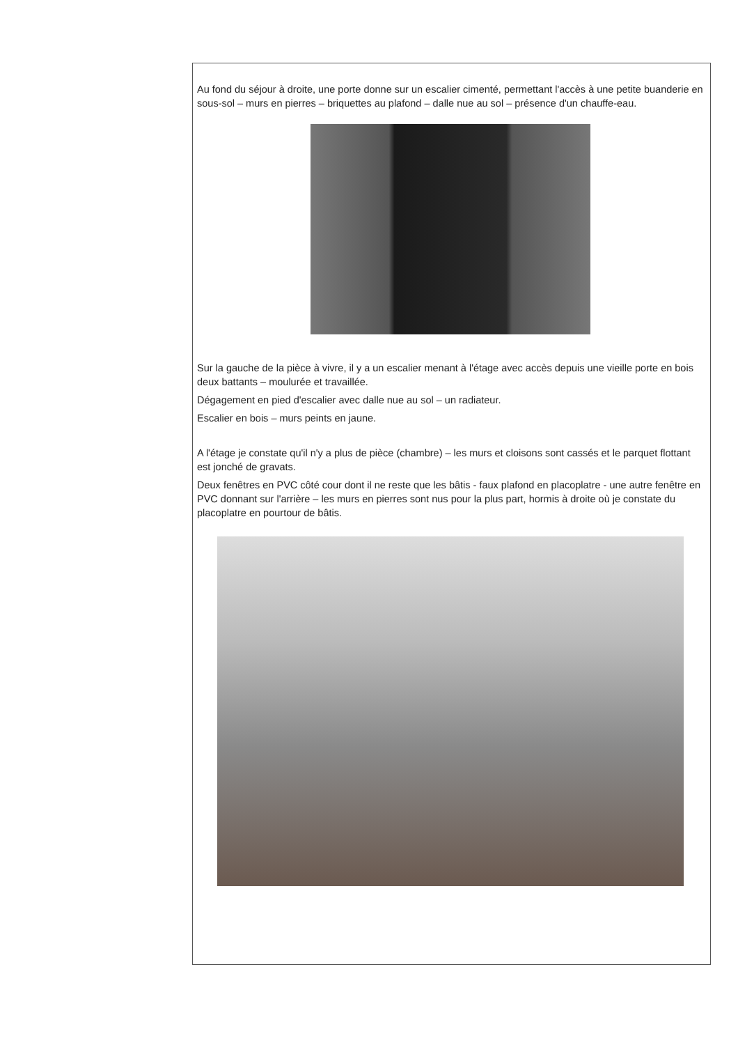Au fond du séjour à droite, une porte donne sur un escalier cimenté, permettant l'accès à une petite buanderie en sous-sol – murs en pierres – briquettes au plafond – dalle nue au sol – présence d'un chauffe-eau.
Sur la gauche de la pièce à vivre, il y a un escalier menant à l'étage avec accès depuis une vieille porte en bois deux battants – moulurée et travaillée.
Dégagement en pied d'escalier avec dalle nue au sol – un radiateur.
Escalier en bois – murs peints en jaune.
A l'étage je constate qu'il n'y a plus de pièce (chambre) – les murs et cloisons sont cassés et le parquet flottant est jonché de gravats.
Deux fenêtres en PVC côté cour dont il ne reste que les bâtis - faux plafond en placoplatre - une autre fenêtre en PVC donnant sur l'arrière – les murs en pierres sont nus pour la plus part, hormis à droite où je constate du placoplatre en pourtour de bâtis.